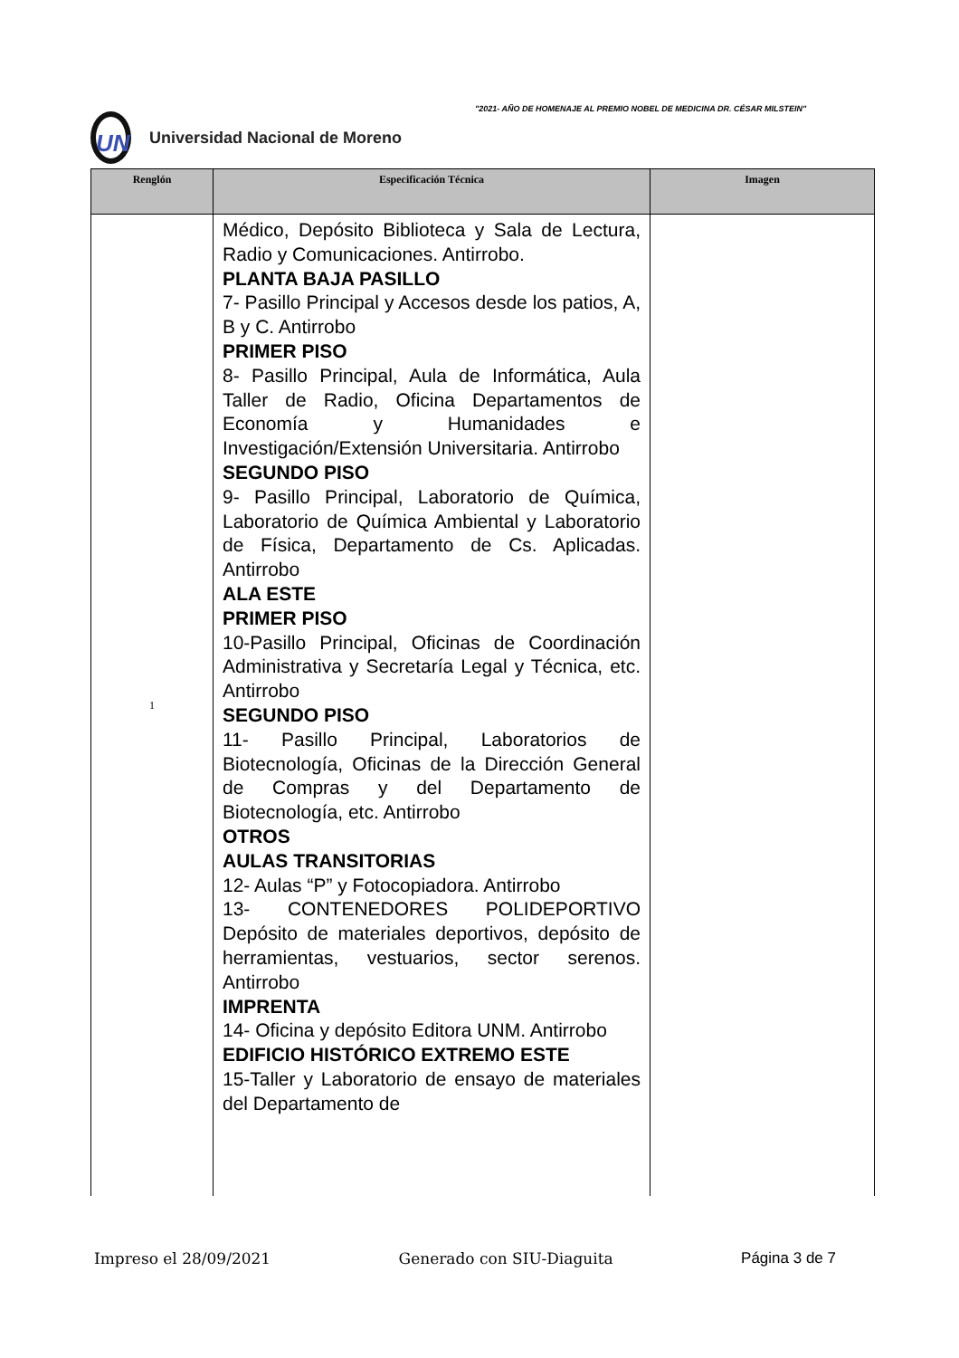"2021- AÑO DE HOMENAJE AL PREMIO NOBEL DE MEDICINA DR. CÉSAR MILSTEIN"
UN
Universidad Nacional de Moreno
| Renglón | Especificación Técnica | Imagen |
| --- | --- | --- |
| 1 | Médico, Depósito Biblioteca y Sala de Lectura, Radio y Comunicaciones. Antirrobo. PLANTA BAJA PASILLO 7- Pasillo Principal y Accesos desde los patios, A, B y C. Antirrobo PRIMER PISO 8- Pasillo Principal, Aula de Informática, Aula Taller de Radio, Oficina Departamentos de Economía y Humanidades e Investigación/Extensión Universitaria. Antirrobo SEGUNDO PISO 9- Pasillo Principal, Laboratorio de Química, Laboratorio de Química Ambiental y Laboratorio de Física, Departamento de Cs. Aplicadas. Antirrobo ALA ESTE PRIMER PISO 10-Pasillo Principal, Oficinas de Coordinación Administrativa y Secretaría Legal y Técnica, etc. Antirrobo SEGUNDO PISO 11- Pasillo Principal, Laboratorios de Biotecnología, Oficinas de la Dirección General de Compras y del Departamento de Biotecnología, etc. Antirrobo OTROS AULAS TRANSITORIAS 12- Aulas “P” y Fotocopiadora. Antirrobo 13- CONTENEDORES POLIDEPORTIVO Depósito de materiales deportivos, depósito de herramientas, vestuarios, sector serenos. Antirrobo IMPRENTA 14- Oficina y depósito Editora UNM. Antirrobo EDIFICIO HISTÓRICO EXTREMO ESTE 15-Taller y Laboratorio de ensayo de materiales del Departamento de | |
Impreso el 28/09/2021 Generado con SIU-Diaguita Página 3 de 7